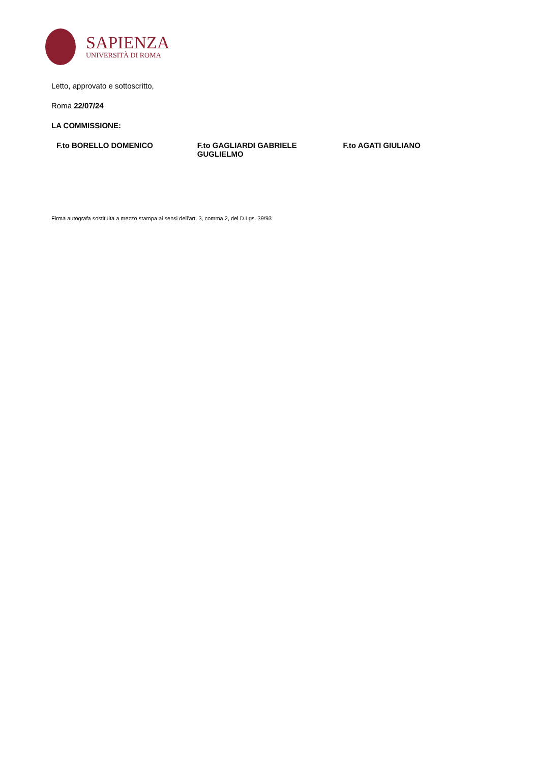SAPIENZA
UNIVERSITÀ DI ROMA
Letto, approvato e sottoscritto,
Roma 22/07/24
LA COMMISSIONE:
F.to BORELLO DOMENICO F.to GAGLIARDI GABRIELE GUGLIELMO
F.to AGATI GIULIANO
Firma autografa sostituita a mezzo stampa ai sensi dell'art. 3, comma 2, del D.Lgs. 39/93